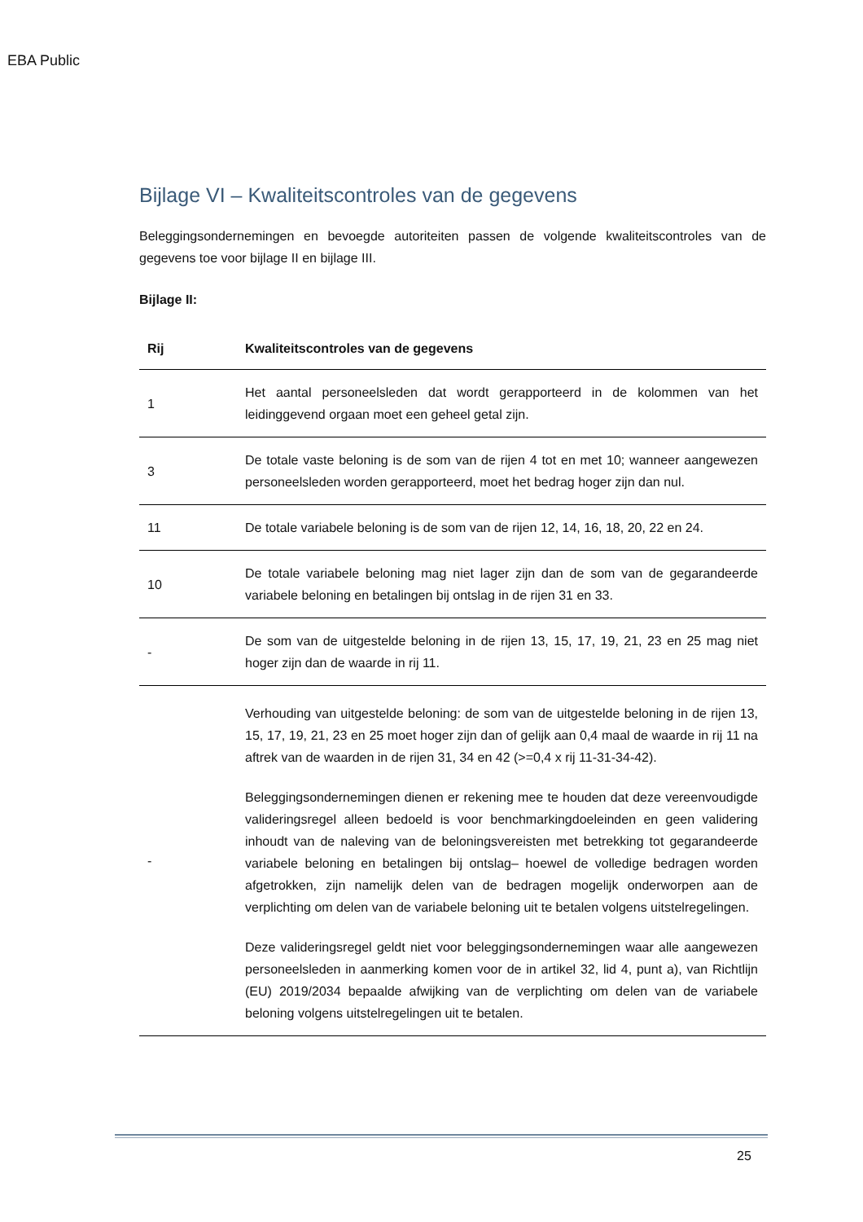EBA Public
Bijlage VI – Kwaliteitscontroles van de gegevens
Beleggingsondernemingen en bevoegde autoriteiten passen de volgende kwaliteitscontroles van de gegevens toe voor bijlage II en bijlage III.
Bijlage II:
| Rij | Kwaliteitscontroles van de gegevens |
| --- | --- |
| 1 | Het aantal personeelsleden dat wordt gerapporteerd in de kolommen van het leidinggevend orgaan moet een geheel getal zijn. |
| 3 | De totale vaste beloning is de som van de rijen 4 tot en met 10; wanneer aangewezen personeelsleden worden gerapporteerd, moet het bedrag hoger zijn dan nul. |
| 11 | De totale variabele beloning is de som van de rijen 12, 14, 16, 18, 20, 22 en 24. |
| 10 | De totale variabele beloning mag niet lager zijn dan de som van de gegarandeerde variabele beloning en betalingen bij ontslag in de rijen 31 en 33. |
| - | De som van de uitgestelde beloning in de rijen 13, 15, 17, 19, 21, 23 en 25 mag niet hoger zijn dan de waarde in rij 11. |
| - | Verhouding van uitgestelde beloning: de som van de uitgestelde beloning in de rijen 13, 15, 17, 19, 21, 23 en 25 moet hoger zijn dan of gelijk aan 0,4 maal de waarde in rij 11 na aftrek van de waarden in de rijen 31, 34 en 42 (>=0,4 x rij 11-31-34-42). Beleggingsondernemingen dienen er rekening mee te houden dat deze vereenvoudigde valideringsregel alleen bedoeld is voor benchmarkingdoeleinden en geen validering inhoudt van de naleving van de beloningsvereisten met betrekking tot gegarandeerde variabele beloning en betalingen bij ontslag– hoewel de volledige bedragen worden afgetrokken, zijn namelijk delen van de bedragen mogelijk onderworpen aan de verplichting om delen van de variabele beloning uit te betalen volgens uitstelregelingen. Deze valideringsregel geldt niet voor beleggingsondernemingen waar alle aangewezen personeelsleden in aanmerking komen voor de in artikel 32, lid 4, punt a), van Richtlijn (EU) 2019/2034 bepaalde afwijking van de verplichting om delen van de variabele beloning volgens uitstelregelingen uit te betalen. |
25